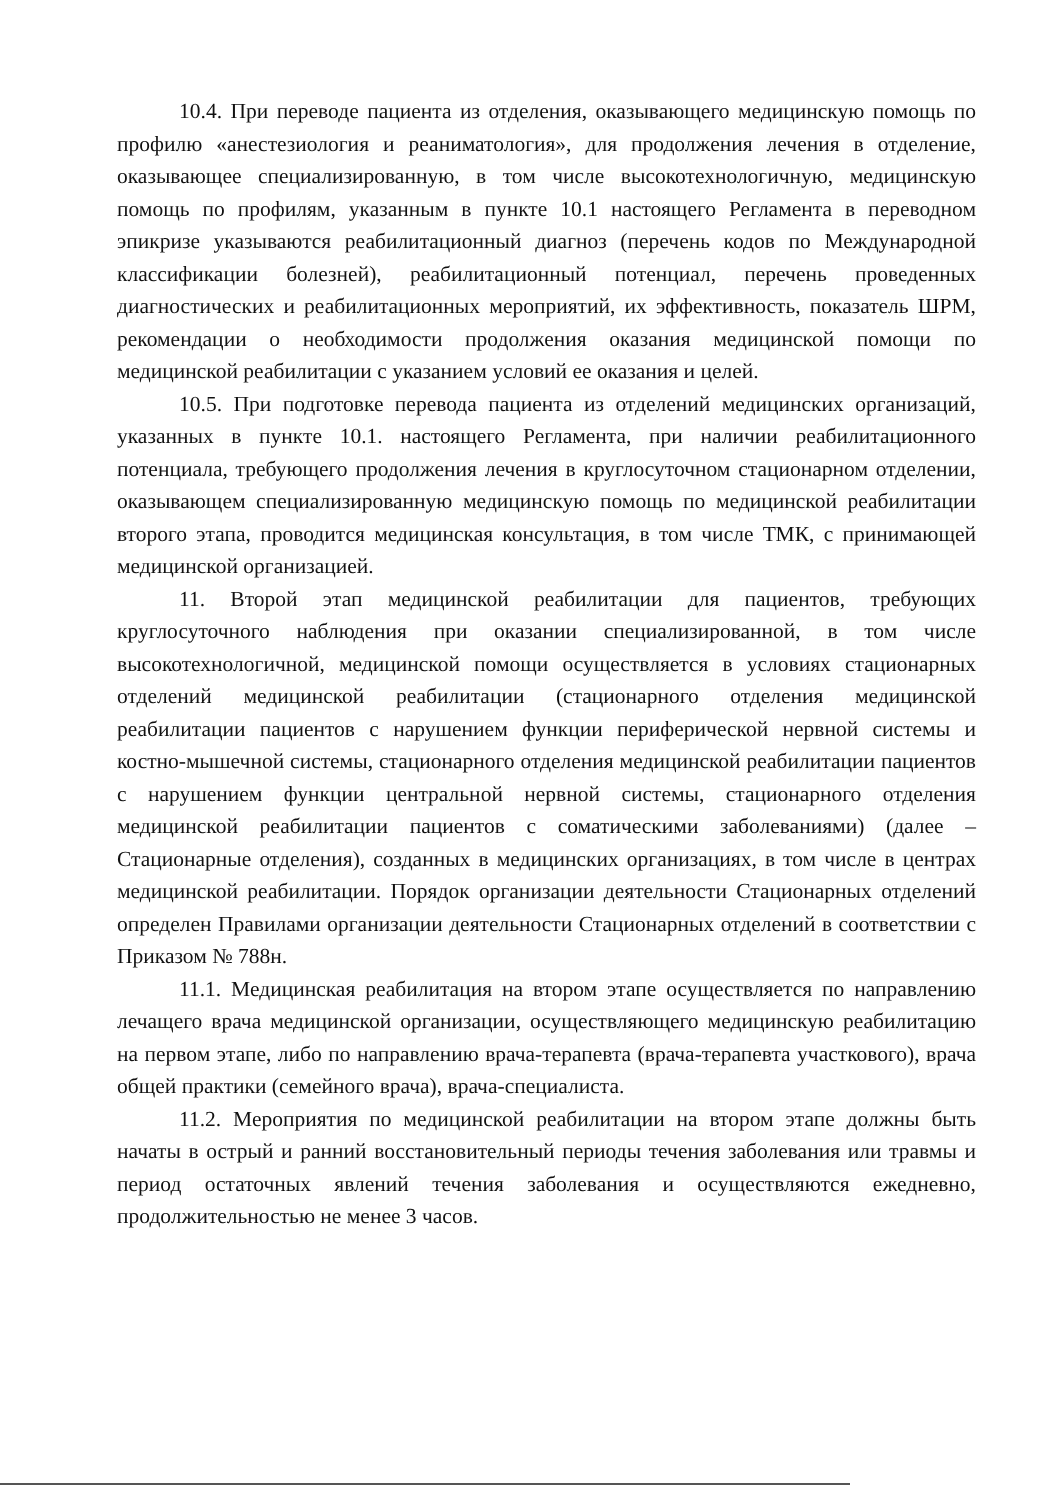10.4. При переводе пациента из отделения, оказывающего медицинскую помощь по профилю «анестезиология и реаниматология», для продолжения лечения в отделение, оказывающее специализированную, в том числе высокотехнологичную, медицинскую помощь по профилям, указанным в пункте 10.1 настоящего Регламента в переводном эпикризе указываются реабилитационный диагноз (перечень кодов по Международной классификации болезней), реабилитационный потенциал, перечень проведенных диагностических и реабилитационных мероприятий, их эффективность, показатель ШРМ, рекомендации о необходимости продолжения оказания медицинской помощи по медицинской реабилитации с указанием условий ее оказания и целей.
10.5. При подготовке перевода пациента из отделений медицинских организаций, указанных в пункте 10.1. настоящего Регламента, при наличии реабилитационного потенциала, требующего продолжения лечения в круглосуточном стационарном отделении, оказывающем специализированную медицинскую помощь по медицинской реабилитации второго этапа, проводится медицинская консультация, в том числе ТМК, с принимающей медицинской организацией.
11. Второй этап медицинской реабилитации для пациентов, требующих круглосуточного наблюдения при оказании специализированной, в том числе высокотехнологичной, медицинской помощи осуществляется в условиях стационарных отделений медицинской реабилитации (стационарного отделения медицинской реабилитации пациентов с нарушением функции периферической нервной системы и костно-мышечной системы, стационарного отделения медицинской реабилитации пациентов с нарушением функции центральной нервной системы, стационарного отделения медицинской реабилитации пациентов с соматическими заболеваниями) (далее – Стационарные отделения), созданных в медицинских организациях, в том числе в центрах медицинской реабилитации. Порядок организации деятельности Стационарных отделений определен Правилами организации деятельности Стационарных отделений в соответствии с Приказом № 788н.
11.1. Медицинская реабилитация на втором этапе осуществляется по направлению лечащего врача медицинской организации, осуществляющего медицинскую реабилитацию на первом этапе, либо по направлению врача-терапевта (врача-терапевта участкового), врача общей практики (семейного врача), врача-специалиста.
11.2. Мероприятия по медицинской реабилитации на втором этапе должны быть начаты в острый и ранний восстановительный периоды течения заболевания или травмы и период остаточных явлений течения заболевания и осуществляются ежедневно, продолжительностью не менее 3 часов.